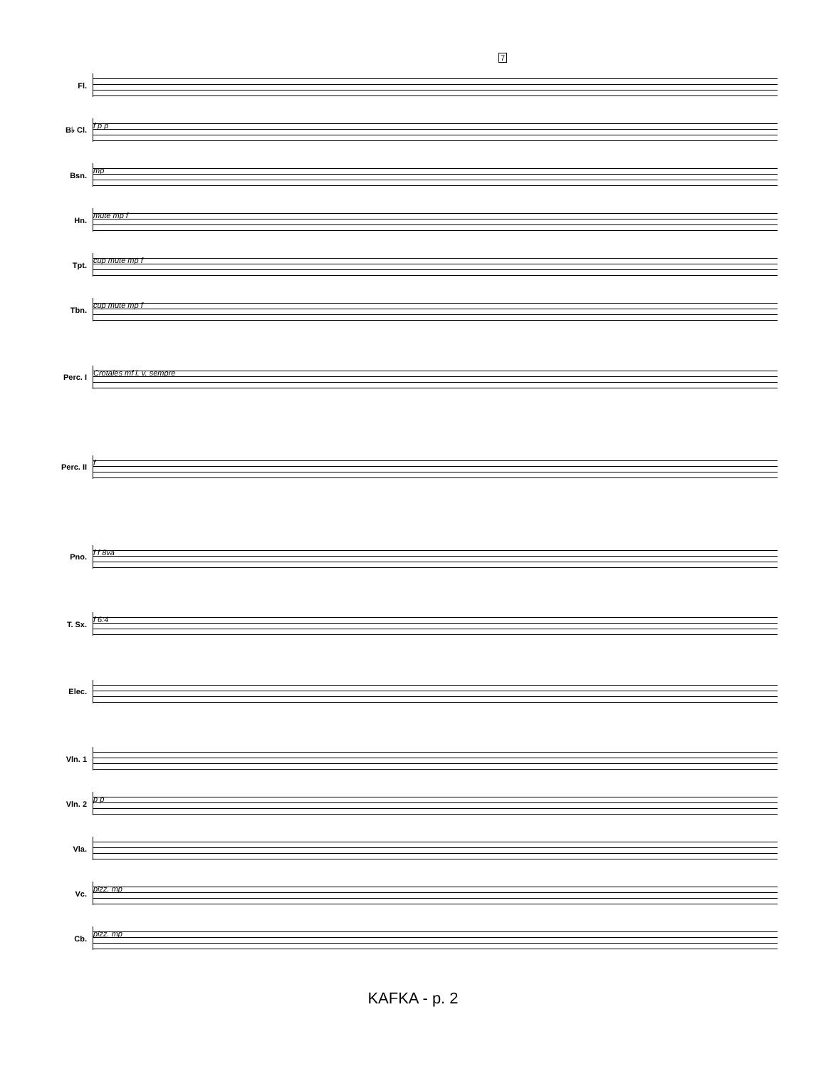7
Fl.
B♭ Cl.
f p p
Bsn.
mp
Hn.
mute mp f
Tpt.
cup mute mp f
Tbn.
cup mute mp f
Perc. I
Crotales mf l. v. sempre
Perc. II
f
Pno.
f f 8va
T. Sx.
f 6:4
Elec.
Vln. 1
Vln. 2
p p
Vla.
Vc.
pizz. mp
Cb.
pizz. mp
KAFKA - p. 2